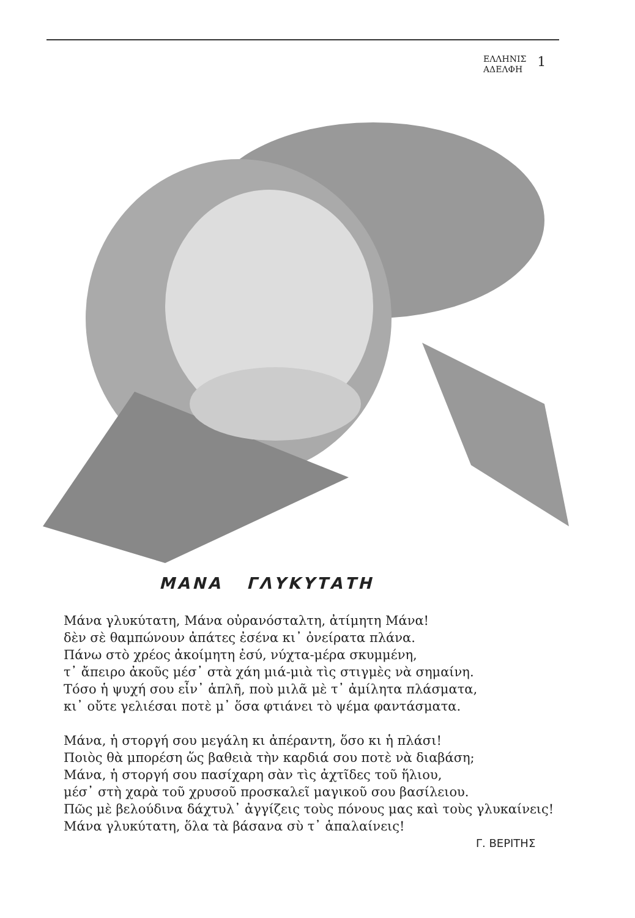ΕΛΛΗΝΙΣ
ΑΔΕΛΦΗ
1
ΜΑΝΑ ΓΛΥΚΥΤΑΤΗ
Μάνα γλυκύτατη, Μάνα οὐρανόσταλτη, ἀτίμητη Μάνα!
δὲν σὲ θαμπώνουν ἀπάτες ἐσένα κι᾽ ὀνείρατα πλάνα.
Πάνω στὸ χρέος ἀκοίμητη ἐσύ, νύχτα-μέρα σκυμμένη,
τ᾽ ἄπειρο ἀκοῦς μέσ᾽ στὰ χάη μιά-μιὰ τὶς στιγμὲς νὰ σημαίνη.
Τόσο ἡ ψυχή σου εἶν᾽ ἁπλῆ, ποὺ μιλᾶ μὲ τ᾽ ἀμίλητα πλάσματα,
κι᾽ οὔτε γελιέσαι ποτὲ μ᾽ ὅσα φτιάνει τὸ ψέμα φαντάσματα.
Μάνα, ἡ στοργή σου μεγάλη κι ἀπέραντη, ὅσο κι ἡ πλάσι!
Ποιὸς θὰ μπορέση ὥς βαθειὰ τὴν καρδιά σου ποτὲ νὰ διαβάση;
Μάνα, ἡ στοργή σου πασίχαρη σὰν τὶς ἀχτῖδες τοῦ ἥλιου,
μέσ᾽ στὴ χαρὰ τοῦ χρυσοῦ προσκαλεῖ μαγικοῦ σου βασίλειου.
Πῶς μὲ βελούδινα δάχτυλ᾽ ἀγγίζεις τοὺς πόνους μας καὶ τοὺς γλυκαίνεις!
Μάνα γλυκύτατη, ὅλα τὰ βάσανα σὺ τ᾽ ἁπαλαίνεις!
Γ. ΒΕΡΙΤΗΣ